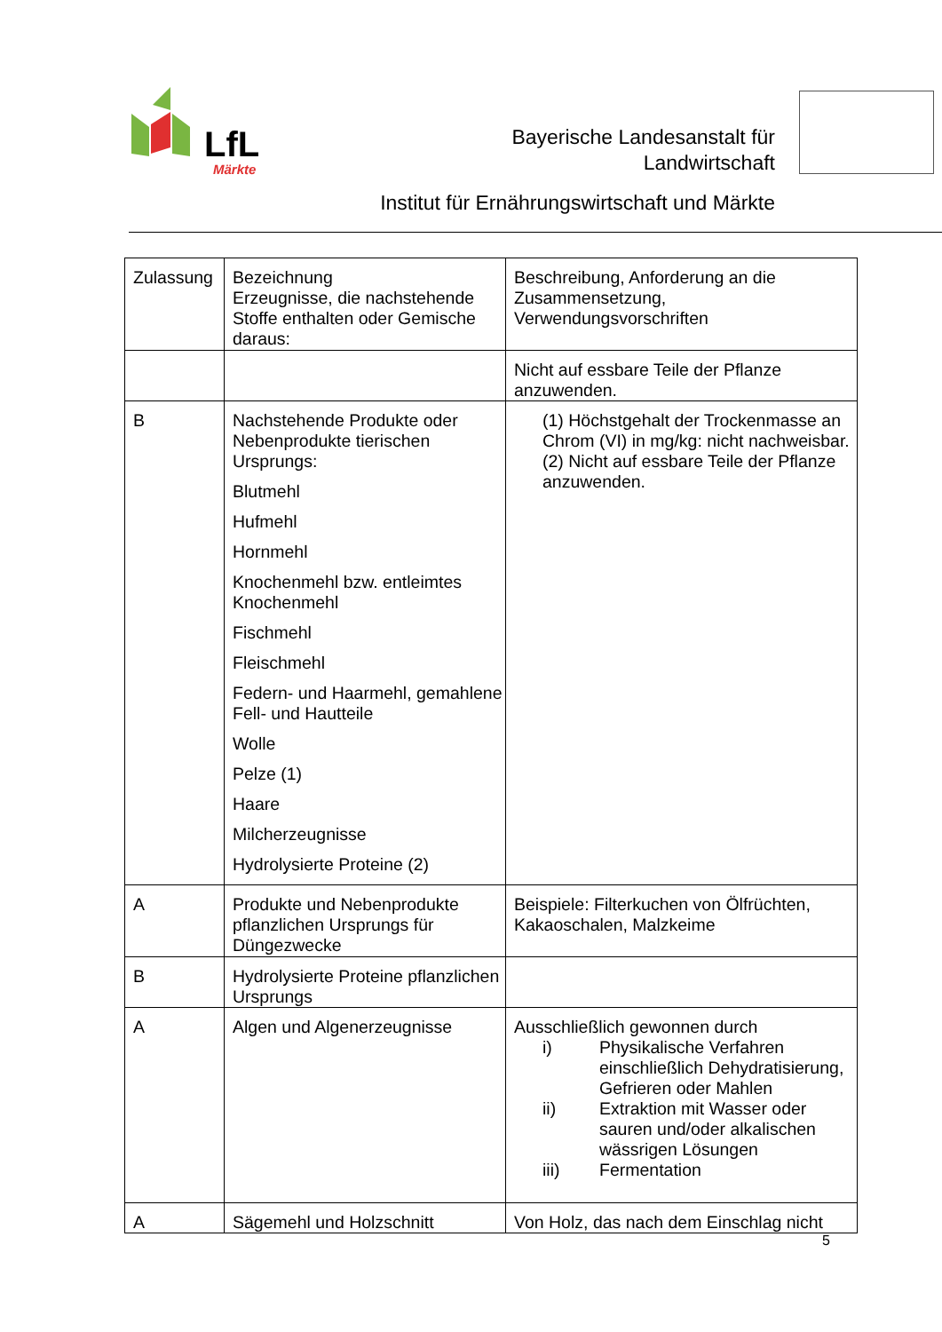LfL
Märkte
Bayerische Landesanstalt für
Landwirtschaft
Institut für Ernährungswirtschaft und Märkte
| Zulassung | Bezeichnung Erzeugnisse, die nachstehende Stoffe enthalten oder Gemische daraus: | Beschreibung, Anforderung an die Zusammensetzung, Verwendungsvorschriften |
| | | Nicht auf essbare Teile der Pflanze anzuwenden. |
| B | Nachstehende Produkte oder Nebenprodukte tierischen Ursprungs: Blutmehl Hufmehl Hornmehl Knochenmehl bzw. entleimtes Knochenmehl Fischmehl Fleischmehl Federn- und Haarmehl, gemahlene Fell- und Hautteile Wolle Pelze (1) Haare Milcherzeugnisse Hydrolysierte Proteine (2) | (1) Höchstgehalt der Trockenmasse an Chrom (VI) in mg/kg: nicht nachweisbar. (2) Nicht auf essbare Teile der Pflanze anzuwenden. |
| A | Produkte und Nebenprodukte pflanzlichen Ursprungs für Düngezwecke | Beispiele: Filterkuchen von Ölfrüchten, Kakaoschalen, Malzkeime |
| B | Hydrolysierte Proteine pflanzlichen Ursprungs | |
| A | Algen und Algenerzeugnisse | Ausschließlich gewonnen durch i) Physikalische Verfahren einschließlich Dehydratisierung, Gefrieren oder Mahlen ii) Extraktion mit Wasser oder sauren und/oder alkalischen wässrigen Lösungen iii) Fermentation |
| A | Sägemehl und Holzschnitt | Von Holz, das nach dem Einschlag nicht |
5